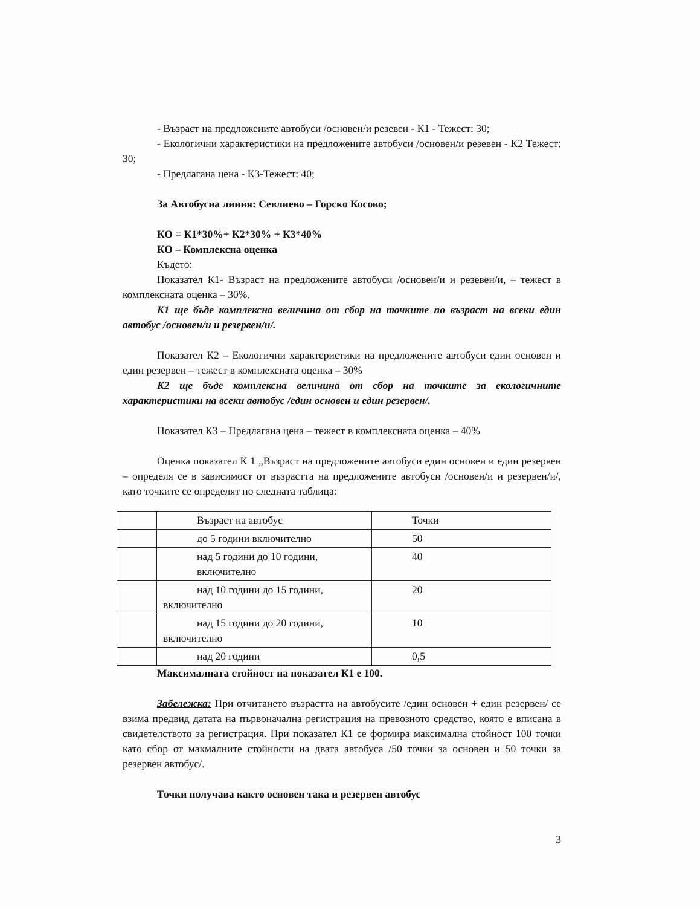- Възраст на предложените автобуси /основен/и резевен - К1 - Тежест: 30;
- Екологични характеристики на предложените автобуси /основен/и резевен - К2 Тежест: 30;
- Предлагана цена - К3-Тежест: 40;
За Автобусна линия: Севлиево – Горско Косово;
КО = К1*30%+ К2*30% + К3*40%
КО – Комплексна оценка
Където:
Показател К1- Възраст на предложените автобуси /основен/и и резевен/и, – тежест в комплексната оценка – 30%.
К1 ще бъде комплексна величина от сбор на точките по възраст на всеки един автобус /основен/и и резервен/и/.
Показател К2 – Екологични характеристики на предложените автобуси един основен и един резервен – тежест в комплексната оценка – 30%
К2 ще бъде комплексна величина от сбор на точките за екологичните характеристики на всеки автобус /един основен и един резервен/.
Показател К3 – Предлагана цена – тежест в комплексната оценка – 40%
Оценка показател К 1 „Възраст на предложените автобуси един основен и един резервен – определя се в зависимост от възрастта на предложените автобуси /основен/и и резервен/и/, като точките се определят по следната таблица:
| | Възраст на автобус | Точки |
| | до 5 години включително | 50 |
| | над 5 години до 10 години, включително | 40 |
| | над 10 години до 15 години, включително | 20 |
| | над 15 години до 20 години, включително | 10 |
| | над 20 години | 0,5 |
Максималната стойност на показател К1 е 100.
Забележка: При отчитането възрастта на автобусите /един основен + един резервен/ се взима предвид датата на първоначална регистрация на превозното средство, която е вписана в свидетелството за регистрация. При показател К1 се формира максимална стойност 100 точки като сбор от макмалните стойности на двата автобуса /50 точки за основен и 50 точки за резервен автобус/.
Точки получава както основен така и резервен автобус
3